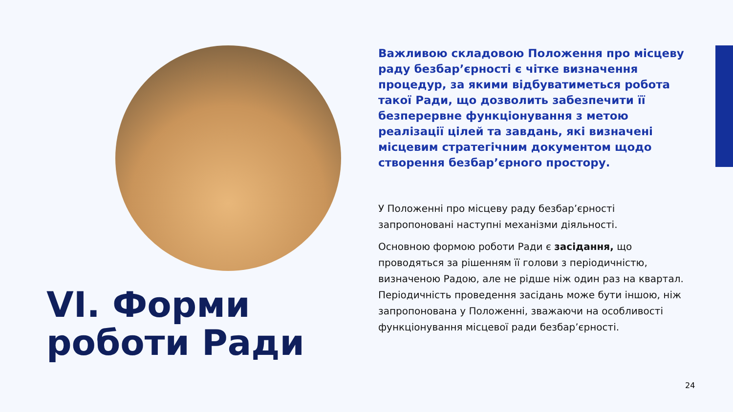VI. Форми роботи Ради
Важливою складовою Положення про місцеву раду безбар’єрності є чітке визначення процедур, за якими відбуватиметься робота такої Ради, що дозволить забезпечити її безперервне функціонування з метою реалізації цілей та завдань, які визначені місцевим стратегічним документом щодо створення безбар’єрного простору.
У Положенні про місцеву раду безбар’єрності запропоновані наступні механізми діяльності.
Основною формою роботи Ради є засідання, що проводяться за рішенням її голови з періодичністю, визначеною Радою, але не рідше ніж один раз на квартал. Періодичність проведення засідань може бути іншою, ніж запропонована у Положенні, зважаючи на особливості функціонування місцевої ради безбар’єрності.
24